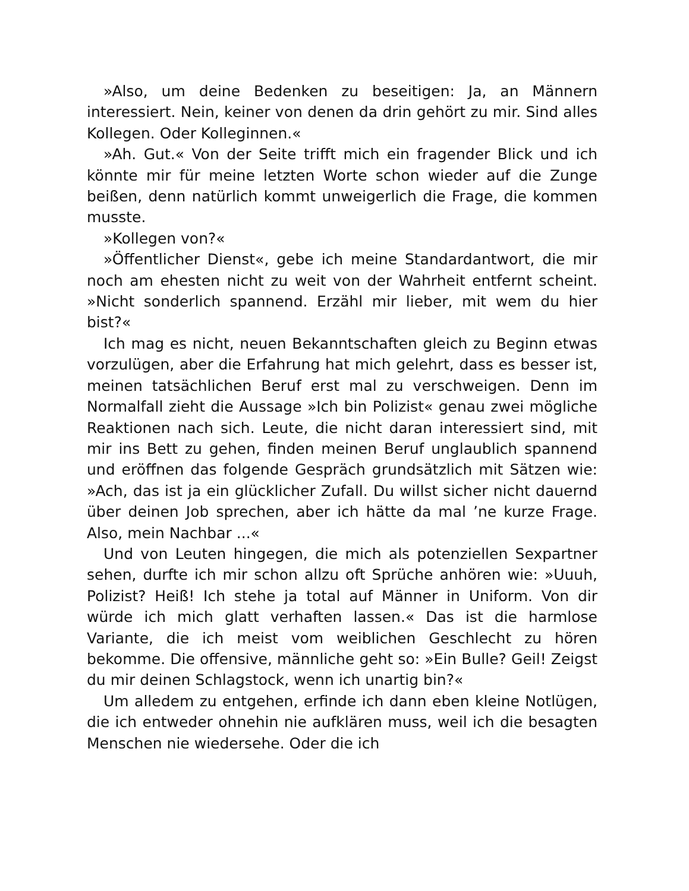»Also, um deine Bedenken zu beseitigen: Ja, an Männern interessiert. Nein, keiner von denen da drin gehört zu mir. Sind alles Kollegen. Oder Kolleginnen.«
»Ah. Gut.« Von der Seite trifft mich ein fragender Blick und ich könnte mir für meine letzten Worte schon wieder auf die Zunge beißen, denn natürlich kommt unweigerlich die Frage, die kommen musste.
»Kollegen von?«
»Öffentlicher Dienst«, gebe ich meine Standardantwort, die mir noch am ehesten nicht zu weit von der Wahrheit entfernt scheint. »Nicht sonderlich spannend. Erzähl mir lieber, mit wem du hier bist?«
Ich mag es nicht, neuen Bekanntschaften gleich zu Beginn etwas vorzulügen, aber die Erfahrung hat mich gelehrt, dass es besser ist, meinen tatsächlichen Beruf erst mal zu verschweigen. Denn im Normalfall zieht die Aussage »Ich bin Polizist« genau zwei mögliche Reaktionen nach sich. Leute, die nicht daran interessiert sind, mit mir ins Bett zu gehen, finden meinen Beruf unglaublich spannend und eröffnen das folgende Gespräch grundsätzlich mit Sätzen wie: »Ach, das ist ja ein glücklicher Zufall. Du willst sicher nicht dauernd über deinen Job sprechen, aber ich hätte da mal ’ne kurze Frage. Also, mein Nachbar ...«
Und von Leuten hingegen, die mich als potenziellen Sexpartner sehen, durfte ich mir schon allzu oft Sprüche anhören wie: »Uuuh, Polizist? Heiß! Ich stehe ja total auf Männer in Uniform. Von dir würde ich mich glatt verhaften lassen.« Das ist die harmlose Variante, die ich meist vom weiblichen Geschlecht zu hören bekomme. Die offensive, männliche geht so: »Ein Bulle? Geil! Zeigst du mir deinen Schlagstock, wenn ich unartig bin?«
Um alledem zu entgehen, erfinde ich dann eben kleine Notlügen, die ich entweder ohnehin nie aufklären muss, weil ich die besagten Menschen nie wiedersehe. Oder die ich